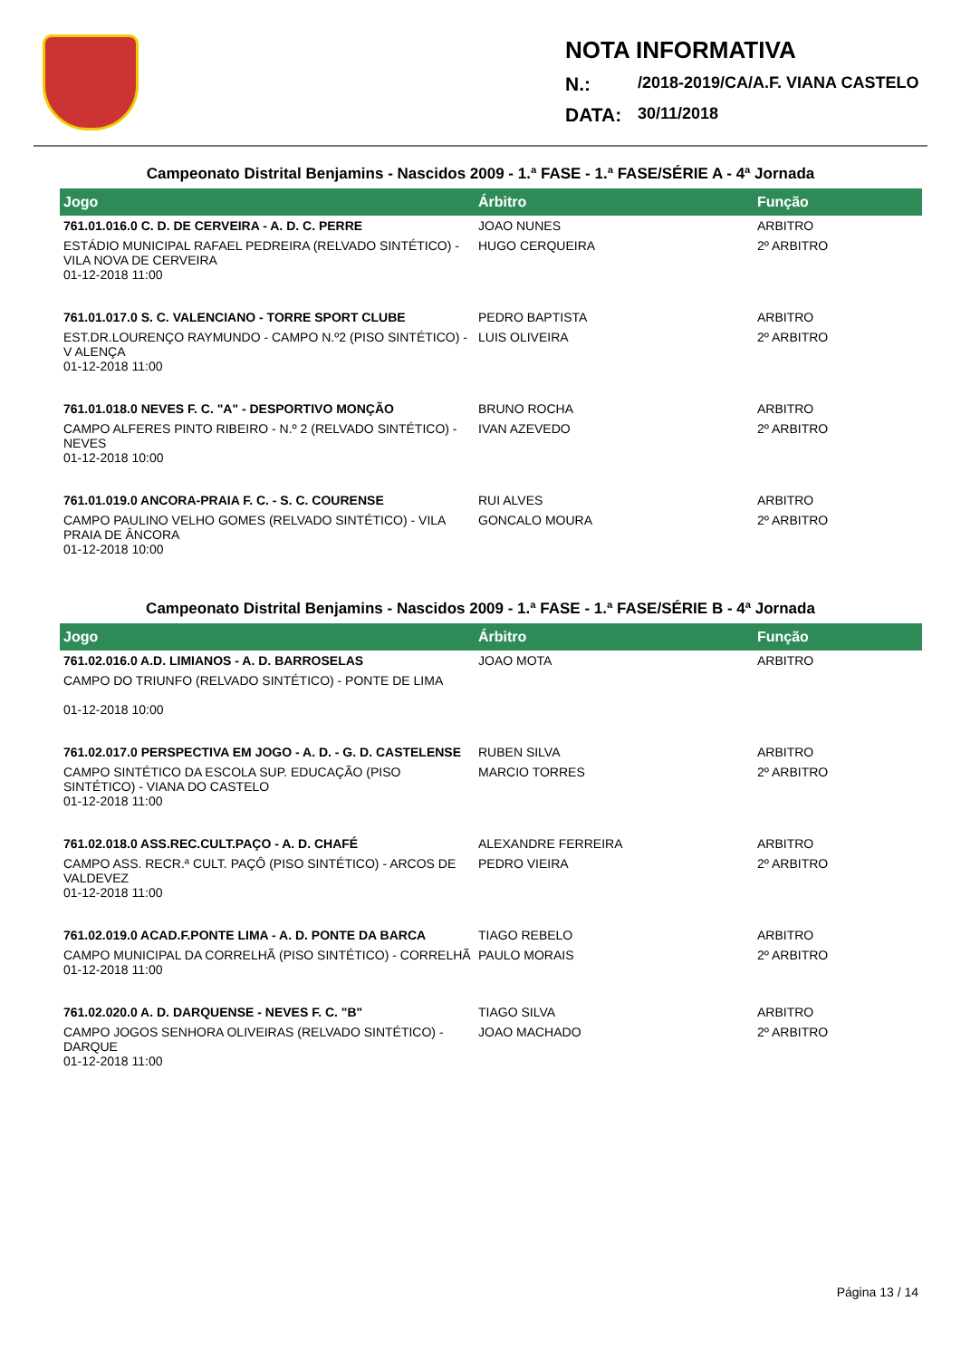NOTA INFORMATIVA
N.: /2018-2019/CA/A.F. VIANA CASTELO
DATA: 30/11/2018
Campeonato Distrital Benjamins - Nascidos 2009 - 1.ª FASE - 1.ª FASE/SÉRIE A - 4ª Jornada
| Jogo | Árbitro | Função |
| --- | --- | --- |
| 761.01.016.0 C. D. DE CERVEIRA - A. D. C. PERRE | JOAO NUNES | ARBITRO |
| ESTÁDIO MUNICIPAL RAFAEL PEDREIRA (RELVADO SINTÉTICO) - VILA NOVA DE CERVEIRA 01-12-2018 11:00 | HUGO CERQUEIRA | 2º ARBITRO |
| 761.01.017.0 S. C. VALENCIANO - TORRE SPORT CLUBE | PEDRO BAPTISTA | ARBITRO |
| EST.DR.LOURENÇO RAYMUNDO - CAMPO N.º2 (PISO SINTÉTICO) - V ALENÇA 01-12-2018 11:00 | LUIS OLIVEIRA | 2º ARBITRO |
| 761.01.018.0 NEVES F. C. "A" - DESPORTIVO MONÇÃO | BRUNO ROCHA | ARBITRO |
| CAMPO ALFERES PINTO RIBEIRO - N.º 2 (RELVADO SINTÉTICO) - NEVES 01-12-2018 10:00 | IVAN AZEVEDO | 2º ARBITRO |
| 761.01.019.0 ANCORA-PRAIA F. C. - S. C. COURENSE | RUI ALVES | ARBITRO |
| CAMPO PAULINO VELHO GOMES (RELVADO SINTÉTICO) - VILA PRAIA DE ÂNCORA 01-12-2018 10:00 | GONCALO MOURA | 2º ARBITRO |
Campeonato Distrital Benjamins - Nascidos 2009 - 1.ª FASE - 1.ª FASE/SÉRIE B - 4ª Jornada
| Jogo | Árbitro | Função |
| --- | --- | --- |
| 761.02.016.0 A.D. LIMIANOS - A. D. BARROSELAS | JOAO MOTA | ARBITRO |
| CAMPO DO TRIUNFO (RELVADO SINTÉTICO) - PONTE DE LIMA 01-12-2018 10:00 | | |
| 761.02.017.0 PERSPECTIVA EM JOGO - A. D. - G. D. CASTELENSE | RUBEN SILVA | ARBITRO |
| CAMPO SINTÉTICO DA ESCOLA SUP. EDUCAÇÃO (PISO SINTÉTICO) - VIANA DO CASTELO 01-12-2018 11:00 | MARCIO TORRES | 2º ARBITRO |
| 761.02.018.0 ASS.REC.CULT.PAÇO - A. D. CHAFÉ | ALEXANDRE FERREIRA | ARBITRO |
| CAMPO ASS. RECR.ª CULT. PAÇÔ (PISO SINTÉTICO) - ARCOS DE VALDEVEZ 01-12-2018 11:00 | PEDRO VIEIRA | 2º ARBITRO |
| 761.02.019.0 ACAD.F.PONTE LIMA - A. D. PONTE DA BARCA | TIAGO REBELO | ARBITRO |
| CAMPO MUNICIPAL DA CORRELHÃ (PISO SINTÉTICO) - CORRELHÃ 01-12-2018 11:00 | PAULO MORAIS | 2º ARBITRO |
| 761.02.020.0 A. D. DARQUENSE - NEVES F. C. "B" | TIAGO SILVA | ARBITRO |
| CAMPO JOGOS SENHORA OLIVEIRAS (RELVADO SINTÉTICO) - DARQUE 01-12-2018 11:00 | JOAO MACHADO | 2º ARBITRO |
Página 13 / 14